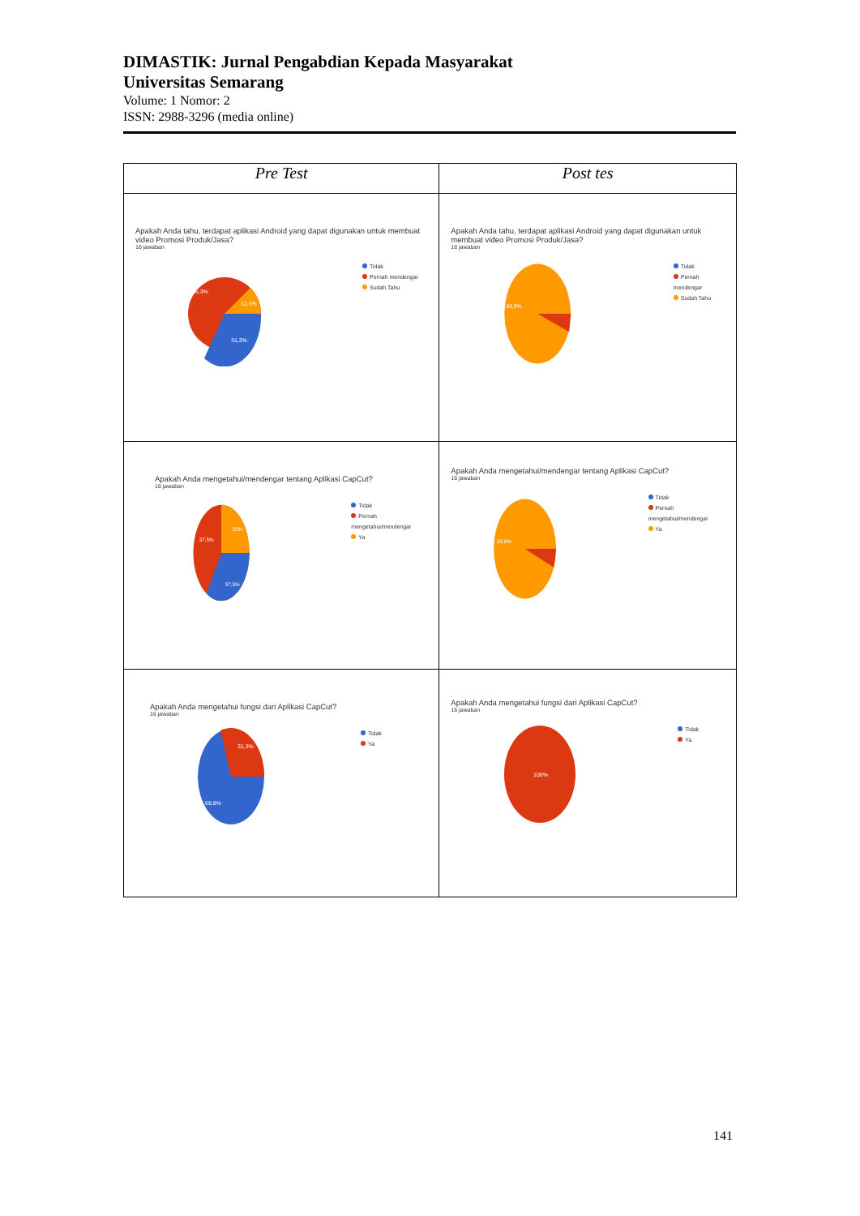DIMASTIK: Jurnal Pengabdian Kepada Masyarakat
Universitas Semarang
Volume: 1 Nomor: 2
ISSN: 2988-3296 (media online)
| Pre Test | Post tes |
| --- | --- |
| Apakah Anda tahu, terdapat aplikasi Android yang dapat digunakan untuk membuat video Promosi Produk/Jasa? 16 jawaban 56,3% 12,5% 31,3% Tidak Pernah mendengar Sudah Tahu | Apakah Anda tahu, terdapat aplikasi Android yang dapat digunakan untuk membuat video Promosi Produk/Jasa? 16 jawaban 93,8% Tidak Pernah mendengar Sudah Tahu |
| Apakah Anda mengetahui/mendengar tentang Aplikasi CapCut? 16 jawaban 37,5% 25% 37,5% Tidak Pernah mengetahui/mendengar Ya | Apakah Anda mengetahui/mendengar tentang Aplikasi CapCut? 16 jawaban 93,8% Tidak Pernah mengetahui/mendengar Ya |
| Apakah Anda mengetahui fungsi dari Aplikasi CapCut? 16 jawaban 31,3% 68,8% Tidak Ya | Apakah Anda mengetahui fungsi dari Aplikasi CapCut? 16 jawaban 100% Tidak Ya |
141